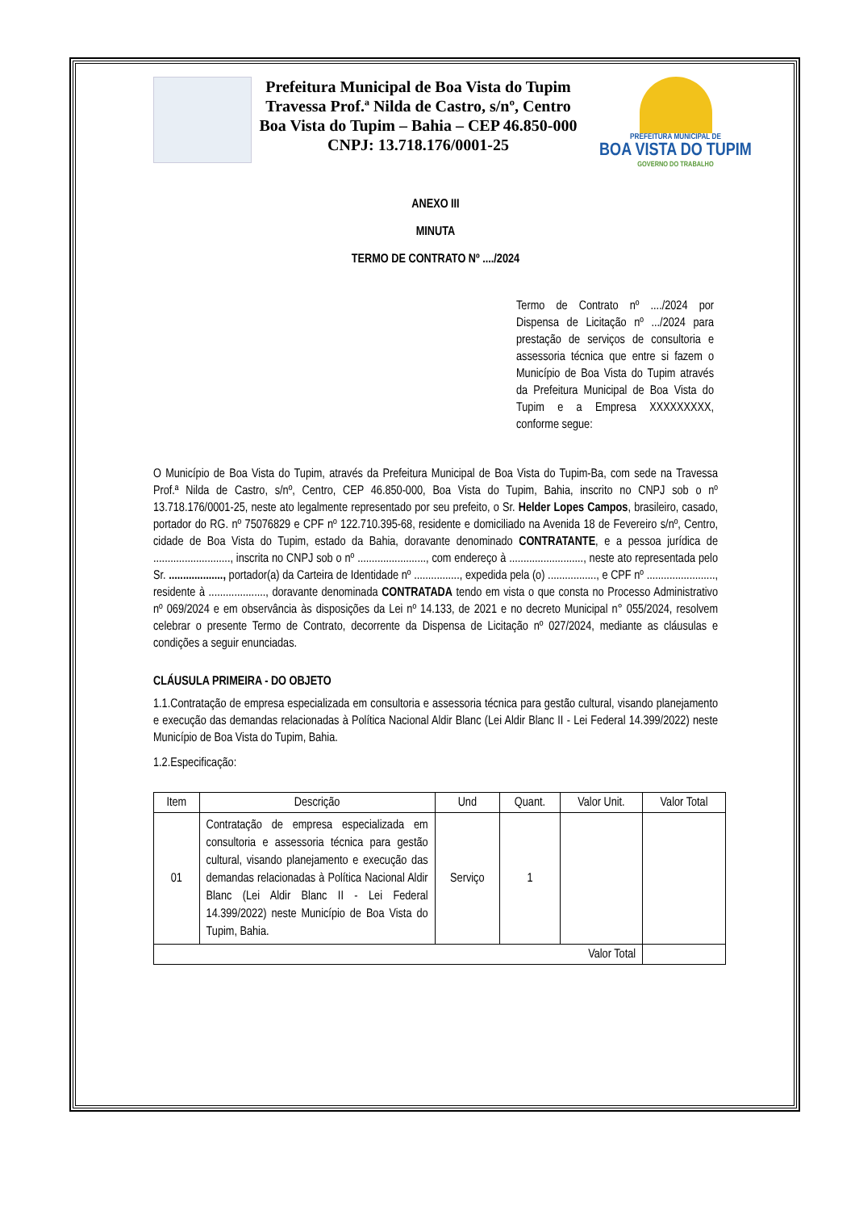Prefeitura Municipal de Boa Vista do Tupim
Travessa Prof.ª Nilda de Castro, s/nº, Centro
Boa Vista do Tupim – Bahia – CEP 46.850-000
CNPJ: 13.718.176/0001-25
PREFEITURA MUNICIPAL DE
BOA VISTA DO TUPIM
GOVERNO DO TRABALHO
ANEXO III
MINUTA
TERMO DE CONTRATO Nº ..../2024
Termo de Contrato nº ..../2024 por Dispensa de Licitação nº .../2024 para prestação de serviços de consultoria e assessoria técnica que entre si fazem o Município de Boa Vista do Tupim através da Prefeitura Municipal de Boa Vista do Tupim e a Empresa XXXXXXXXX, conforme segue:
O Município de Boa Vista do Tupim, através da Prefeitura Municipal de Boa Vista do Tupim-Ba, com sede na Travessa Prof.ª Nilda de Castro, s/nº, Centro, CEP 46.850-000, Boa Vista do Tupim, Bahia, inscrito no CNPJ sob o nº 13.718.176/0001-25, neste ato legalmente representado por seu prefeito, o Sr. Helder Lopes Campos, brasileiro, casado, portador do RG. nº 75076829 e CPF nº 122.710.395-68, residente e domiciliado na Avenida 18 de Fevereiro s/nº, Centro, cidade de Boa Vista do Tupim, estado da Bahia, doravante denominado CONTRATANTE, e a pessoa jurídica de ..........................., inscrita no CNPJ sob o nº ........................, com endereço à .........................., neste ato representada pelo Sr. ..................., portador(a) da Carteira de Identidade nº ................, expedida pela (o) ................., e CPF nº ........................, residente à ...................., doravante denominada CONTRATADA tendo em vista o que consta no Processo Administrativo nº 069/2024 e em observância às disposições da Lei nº 14.133, de 2021 e no decreto Municipal n° 055/2024, resolvem celebrar o presente Termo de Contrato, decorrente da Dispensa de Licitação nº 027/2024, mediante as cláusulas e condições a seguir enunciadas.
CLÁUSULA PRIMEIRA - DO OBJETO
1.1.Contratação de empresa especializada em consultoria e assessoria técnica para gestão cultural, visando planejamento e execução das demandas relacionadas à Política Nacional Aldir Blanc (Lei Aldir Blanc II - Lei Federal 14.399/2022) neste Município de Boa Vista do Tupim, Bahia.
1.2.Especificação:
| Item | Descrição | Und | Quant. | Valor Unit. | Valor Total |
| --- | --- | --- | --- | --- | --- |
| 01 | Contratação de empresa especializada em consultoria e assessoria técnica para gestão cultural, visando planejamento e execução das demandas relacionadas à Política Nacional Aldir Blanc (Lei Aldir Blanc II - Lei Federal 14.399/2022) neste Município de Boa Vista do Tupim, Bahia. | Serviço | 1 | | |
| Valor Total | | | | | |